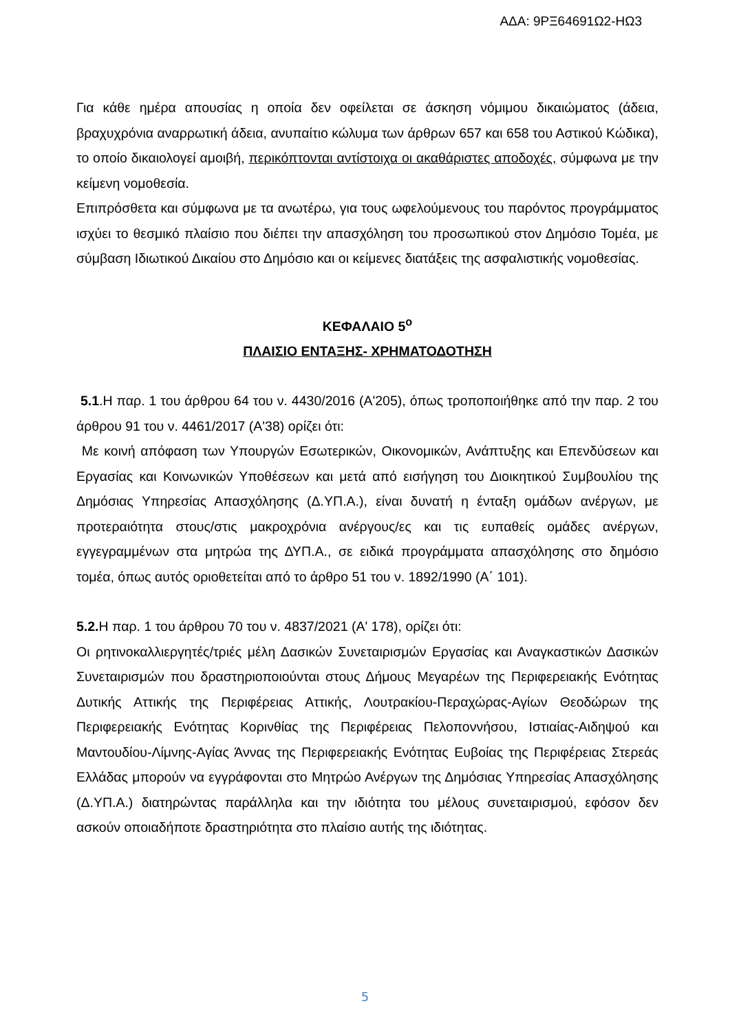ΑΔΑ: 9ΡΞ64691Ω2-ΗΩ3
Για κάθε ημέρα απουσίας η οποία δεν οφείλεται σε άσκηση νόμιμου δικαιώματος (άδεια, βραχυχρόνια αναρρωτική άδεια, ανυπαίτιο κώλυμα των άρθρων 657 και 658 του Αστικού Κώδικα), το οποίο δικαιολογεί αμοιβή, περικόπτονται αντίστοιχα οι ακαθάριστες αποδοχές, σύμφωνα με την κείμενη νομοθεσία.
Επιπρόσθετα και σύμφωνα με τα ανωτέρω, για τους ωφελούμενους του παρόντος προγράμματος ισχύει το θεσμικό πλαίσιο που διέπει την απασχόληση του προσωπικού στον Δημόσιο Τομέα, με σύμβαση Ιδιωτικού Δικαίου στο Δημόσιο και οι κείμενες διατάξεις της ασφαλιστικής νομοθεσίας.
ΚΕΦΑΛΑΙΟ 5<sup>ο</sup>
ΠΛΑΙΣΙΟ ΕΝΤΑΞΗΣ- ΧΡΗΜΑΤΟΔΟΤΗΣΗ
5.1.Η παρ. 1 του άρθρου 64 του ν. 4430/2016 (Α'205), όπως τροποποιήθηκε από την παρ. 2 του άρθρου 91 του ν. 4461/2017 (Α'38) ορίζει ότι:
Με κοινή απόφαση των Υπουργών Εσωτερικών, Οικονομικών, Ανάπτυξης και Επενδύσεων και Εργασίας και Κοινωνικών Υποθέσεων και μετά από εισήγηση του Διοικητικού Συμβουλίου της Δημόσιας Υπηρεσίας Απασχόλησης (Δ.ΥΠ.Α.), είναι δυνατή η ένταξη ομάδων ανέργων, με προτεραιότητα στους/στις μακροχρόνια ανέργους/ες και τις ευπαθείς ομάδες ανέργων, εγγεγραμμένων στα μητρώα της ΔΥΠ.Α., σε ειδικά προγράμματα απασχόλησης στο δημόσιο τομέα, όπως αυτός οριοθετείται από το άρθρο 51 του ν. 1892/1990 (Α΄ 101).
5.2. Η παρ. 1 του άρθρου 70 του ν. 4837/2021 (Α' 178), ορίζει ότι:
Οι ρητινοκαλλιεργητές/τριές μέλη Δασικών Συνεταιρισμών Εργασίας και Αναγκαστικών Δασικών Συνεταιρισμών που δραστηριοποιούνται στους Δήμους Μεγαρέων της Περιφερειακής Ενότητας Δυτικής Αττικής της Περιφέρειας Αττικής, Λουτρακίου-Περαχώρας-Αγίων Θεοδώρων της Περιφερειακής Ενότητας Κορινθίας της Περιφέρειας Πελοποννήσου, Ιστιαίας-Αιδηψού και Μαντουδίου-Λίμνης-Αγίας Άννας της Περιφερειακής Ενότητας Ευβοίας της Περιφέρειας Στερεάς Ελλάδας μπορούν να εγγράφονται στο Μητρώο Ανέργων της Δημόσιας Υπηρεσίας Απασχόλησης (Δ.ΥΠ.Α.) διατηρώντας παράλληλα και την ιδιότητα του μέλους συνεταιρισμού, εφόσον δεν ασκούν οποιαδήποτε δραστηριότητα στο πλαίσιο αυτής της ιδιότητας.
5